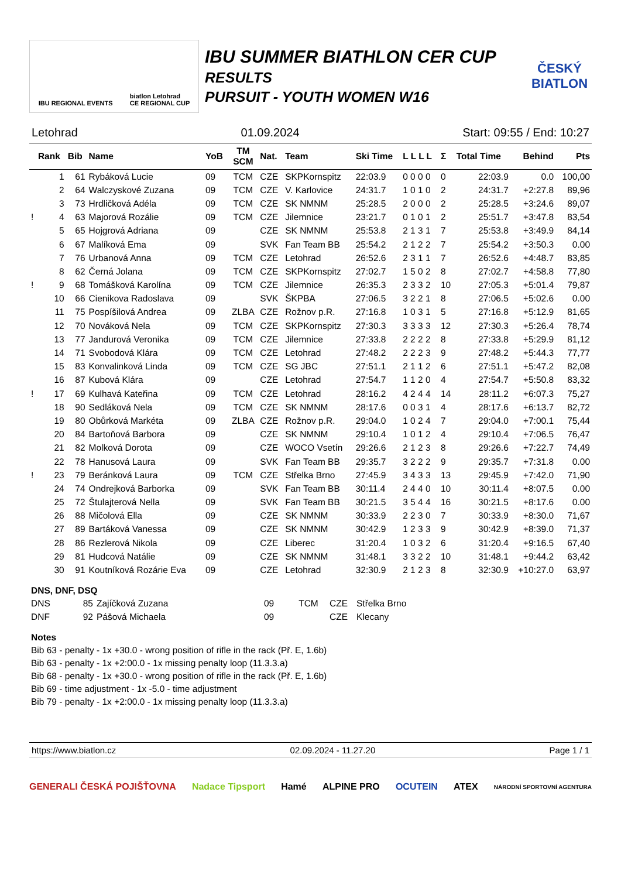IBU REGIONAL EVENTS biatlon Letohrad
CE REGIONAL CUP
IBU SUMMER BIATHLON CER CUP
RESULTS
PURSUIT - YOUTH WOMEN W16
ČESKÝ
BIATLON
Letohrad 01.09.2024 Start: 09:55 / End: 10:27
| | Rank | Bib | Name | YoB | TM SCM | Nat. | Team | Ski Time | L L L L | Σ | Total Time | Behind | Pts |
| --- | --- | --- | --- | --- | --- | --- | --- | --- | --- | --- | --- | --- | --- |
| | 1 | 61 | Rybáková Lucie | 09 | TCM | CZE | SKPKornspitz | 22:03.9 | 0 0 0 0 | 0 | 22:03.9 | 0.0 | 100,00 |
| | 2 | 64 | Walczyskové Zuzana | 09 | TCM | CZE | V. Karlovice | 24:31.7 | 1 0 1 0 | 2 | 24:31.7 | +2:27.8 | 89,96 |
| | 3 | 73 | Hrdličková Adéla | 09 | TCM | CZE | SK NMNM | 25:28.5 | 2 0 0 0 | 2 | 25:28.5 | +3:24.6 | 89,07 |
| ! | 4 | 63 | Majorová Rozálie | 09 | TCM | CZE | Jilemnice | 23:21.7 | 0 1 0 1 | 2 | 25:51.7 | +3:47.8 | 83,54 |
| | 5 | 65 | Hojgrová Adriana | 09 | | CZE | SK NMNM | 25:53.8 | 2 1 3 1 | 7 | 25:53.8 | +3:49.9 | 84,14 |
| | 6 | 67 | Malíková Ema | 09 | | SVK | Fan Team BB | 25:54.2 | 2 1 2 2 | 7 | 25:54.2 | +3:50.3 | 0.00 |
| | 7 | 76 | Urbanová Anna | 09 | TCM | CZE | Letohrad | 26:52.6 | 2 3 1 1 | 7 | 26:52.6 | +4:48.7 | 83,85 |
| | 8 | 62 | Černá Jolana | 09 | TCM | CZE | SKPKornspitz | 27:02.7 | 1 5 0 2 | 8 | 27:02.7 | +4:58.8 | 77,80 |
| ! | 9 | 68 | Tomášková Karolína | 09 | TCM | CZE | Jilemnice | 26:35.3 | 2 3 3 2 | 10 | 27:05.3 | +5:01.4 | 79,87 |
| | 10 | 66 | Cienikova Radoslava | 09 | | SVK | ŠKPBA | 27:06.5 | 3 2 2 1 | 8 | 27:06.5 | +5:02.6 | 0.00 |
| | 11 | 75 | Pospíšilová Andrea | 09 | ZLBA | CZE | Rožnov p.R. | 27:16.8 | 1 0 3 1 | 5 | 27:16.8 | +5:12.9 | 81,65 |
| | 12 | 70 | Nováková Nela | 09 | TCM | CZE | SKPKornspitz | 27:30.3 | 3 3 3 3 | 12 | 27:30.3 | +5:26.4 | 78,74 |
| | 13 | 77 | Jandurová Veronika | 09 | TCM | CZE | Jilemnice | 27:33.8 | 2 2 2 2 | 8 | 27:33.8 | +5:29.9 | 81,12 |
| | 14 | 71 | Svobodová Klára | 09 | TCM | CZE | Letohrad | 27:48.2 | 2 2 2 3 | 9 | 27:48.2 | +5:44.3 | 77,77 |
| | 15 | 83 | Konvalinková Linda | 09 | TCM | CZE | SG JBC | 27:51.1 | 2 1 1 2 | 6 | 27:51.1 | +5:47.2 | 82,08 |
| | 16 | 87 | Kubová Klára | 09 | | CZE | Letohrad | 27:54.7 | 1 1 2 0 | 4 | 27:54.7 | +5:50.8 | 83,32 |
| ! | 17 | 69 | Kulhavá Kateřina | 09 | TCM | CZE | Letohrad | 28:16.2 | 4 2 4 4 | 14 | 28:11.2 | +6:07.3 | 75,27 |
| | 18 | 90 | Sedláková Nela | 09 | TCM | CZE | SK NMNM | 28:17.6 | 0 0 3 1 | 4 | 28:17.6 | +6:13.7 | 82,72 |
| | 19 | 80 | Obůrková Markéta | 09 | ZLBA | CZE | Rožnov p.R. | 29:04.0 | 1 0 2 4 | 7 | 29:04.0 | +7:00.1 | 75,44 |
| | 20 | 84 | Bartoňová Barbora | 09 | | CZE | SK NMNM | 29:10.4 | 1 0 1 2 | 4 | 29:10.4 | +7:06.5 | 76,47 |
| | 21 | 82 | Molková Dorota | 09 | | CZE | WOCO Vsetín | 29:26.6 | 2 1 2 3 | 8 | 29:26.6 | +7:22.7 | 74,49 |
| | 22 | 78 | Hanusová Laura | 09 | | SVK | Fan Team BB | 29:35.7 | 3 2 2 2 | 9 | 29:35.7 | +7:31.8 | 0.00 |
| ! | 23 | 79 | Beránková Laura | 09 | TCM | CZE | Střelka Brno | 27:45.9 | 3 4 3 3 | 13 | 29:45.9 | +7:42.0 | 71,90 |
| | 24 | 74 | Ondrejková Barborka | 09 | | SVK | Fan Team BB | 30:11.4 | 2 4 4 0 | 10 | 30:11.4 | +8:07.5 | 0.00 |
| | 25 | 72 | Štulajterová Nella | 09 | | SVK | Fan Team BB | 30:21.5 | 3 5 4 4 | 16 | 30:21.5 | +8:17.6 | 0.00 |
| | 26 | 88 | Mičolová Ella | 09 | | CZE | SK NMNM | 30:33.9 | 2 2 3 0 | 7 | 30:33.9 | +8:30.0 | 71,67 |
| | 27 | 89 | Bartáková Vanessa | 09 | | CZE | SK NMNM | 30:42.9 | 1 2 3 3 | 9 | 30:42.9 | +8:39.0 | 71,37 |
| | 28 | 86 | Rezlerová Nikola | 09 | | CZE | Liberec | 31:20.4 | 1 0 3 2 | 6 | 31:20.4 | +9:16.5 | 67,40 |
| | 29 | 81 | Hudcová Natálie | 09 | | CZE | SK NMNM | 31:48.1 | 3 3 2 2 | 10 | 31:48.1 | +9:44.2 | 63,42 |
| | 30 | 91 | Koutníková Rozárie Eva | 09 | | CZE | Letohrad | 32:30.9 | 2 1 2 3 | 8 | 32:30.9 | +10:27.0 | 63,97 |
DNS, DNF, DSQ
| DNS | 85 | Zajíčková Zuzana | 09 | TCM | CZE | Střelka Brno |
| DNF | 92 | Pášová Michaela | 09 | | CZE | Klecany |
Notes
Bib 63 - penalty - 1x +30.0 - wrong position of rifle in the rack (Př. E, 1.6b)
Bib 63 - penalty - 1x +2:00.0 - 1x missing penalty loop (11.3.3.a)
Bib 68 - penalty - 1x +30.0 - wrong position of rifle in the rack (Př. E, 1.6b)
Bib 69 - time adjustment - 1x -5.0 - time adjustment
Bib 79 - penalty - 1x +2:00.0 - 1x missing penalty loop (11.3.3.a)
https://www.biatlon.cz 02.09.2024 - 11.27.20 Page 1 / 1
GENERALI ČESKÁ POJIŠŤOVNA Nadace Tipsport Hamé ALPINE PRO OCUTEIN ATEX NÁRODNÍ SPORTOVNÍ AGENTURA